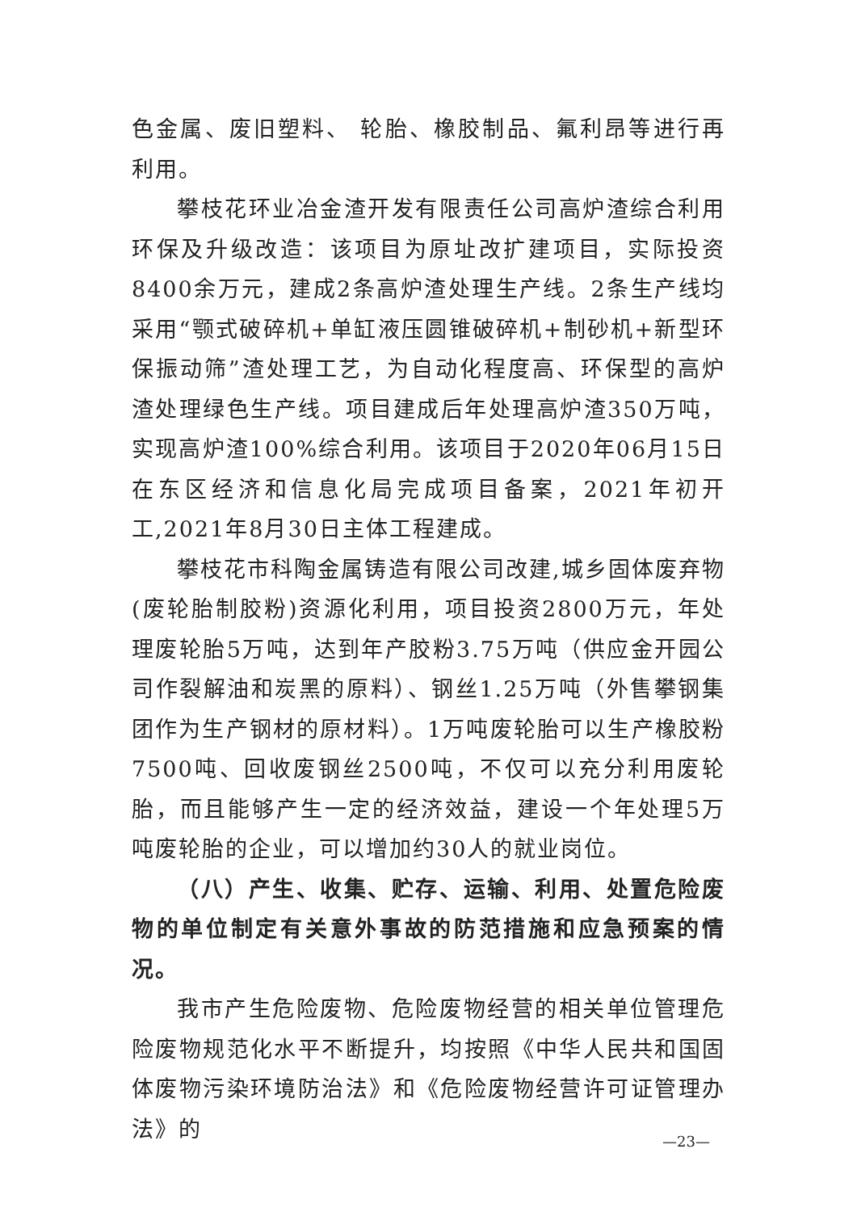色金属、废旧塑料、 轮胎、橡胶制品、氟利昂等进行再利用。
攀枝花环业冶金渣开发有限责任公司高炉渣综合利用环保及升级改造：该项目为原址改扩建项目，实际投资8400余万元，建成2条高炉渣处理生产线。2条生产线均采用“颚式破碎机+单缸液压圆锥破碎机+制砂机+新型环保振动筛”渣处理工艺，为自动化程度高、环保型的高炉渣处理绿色生产线。项目建成后年处理高炉渣350万吨，实现高炉渣100%综合利用。该项目于2020年06月15日在东区经济和信息化局完成项目备案，2021年初开工,2021年8月30日主体工程建成。
攀枝花市科陶金属铸造有限公司改建,城乡固体废弃物(废轮胎制胶粉)资源化利用，项目投资2800万元，年处理废轮胎5万吨，达到年产胶粉3.75万吨（供应金开园公司作裂解油和炭黑的原料）、钢丝1.25万吨（外售攀钢集团作为生产钢材的原材料）。1万吨废轮胎可以生产橡胶粉7500吨、回收废钢丝2500吨，不仅可以充分利用废轮胎，而且能够产生一定的经济效益，建设一个年处理5万吨废轮胎的企业，可以增加约30人的就业岗位。
（八）产生、收集、贮存、运输、利用、处置危险废物的单位制定有关意外事故的防范措施和应急预案的情况。
我市产生危险废物、危险废物经营的相关单位管理危险废物规范化水平不断提升，均按照《中华人民共和国固体废物污染环境防治法》和《危险废物经营许可证管理办法》的
—23—